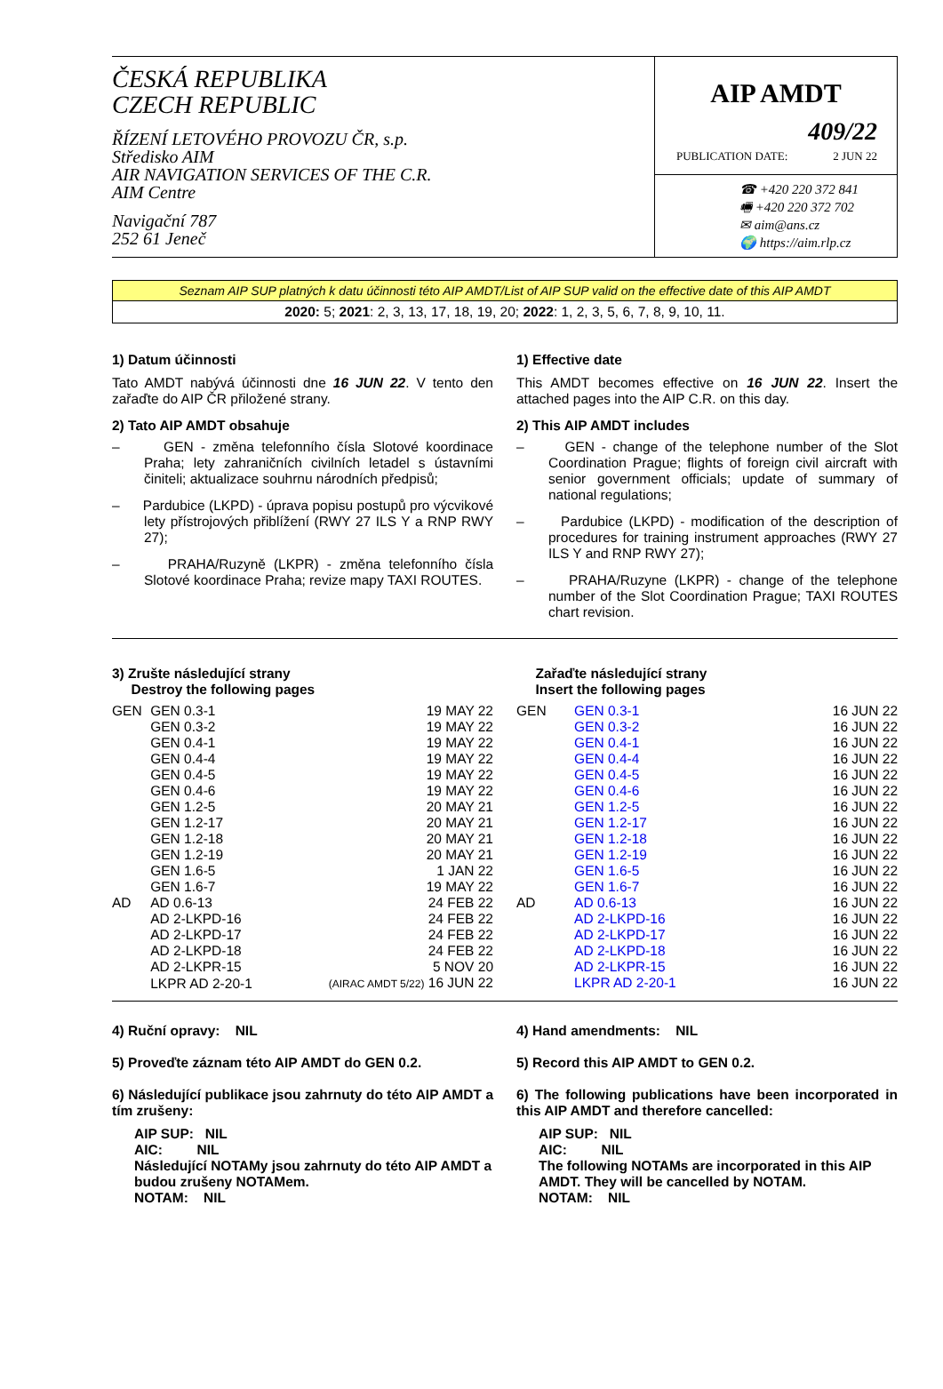ČESKÁ REPUBLIKA
CZECH REPUBLIC
ŘÍZENÍ LETOVÉHO PROVOZU ČR, s.p.
Středisko AIM
AIR NAVIGATION SERVICES OF THE C.R.
AIM Centre
Navigační 787
252 61 Jeneč
AIP AMDT
409/22
PUBLICATION DATE: 2 JUN 22
☎ +420 220 372 841
🖷 +420 220 372 702
✉ aim@ans.cz
🌍 https://aim.rlp.cz
Seznam AIP SUP platných k datu účinnosti této AIP AMDT/List of AIP SUP valid on the effective date of this AIP AMDT
2020: 5; 2021: 2, 3, 13, 17, 18, 19, 20; 2022: 1, 2, 3, 5, 6, 7, 8, 9, 10, 11.
1) Datum účinnosti
Tato AMDT nabývá účinnosti dne 16 JUN 22. V tento den zařaďte do AIP ČR přiložené strany.
2) Tato AIP AMDT obsahuje
– GEN - změna telefonního čísla Slotové koordinace Praha; lety zahraničních civilních letadel s ústavními činiteli; aktualizace souhrnu národních předpisů;
– Pardubice (LKPD) - úprava popisu postupů pro výcvikové lety přístrojových přiblížení (RWY 27 ILS Y a RNP RWY 27);
– PRAHA/Ruzyně (LKPR) - změna telefonního čísla Slotové koordinace Praha; revize mapy TAXI ROUTES.
1) Effective date
This AMDT becomes effective on 16 JUN 22. Insert the attached pages into the AIP C.R. on this day.
2) This AIP AMDT includes
– GEN - change of the telephone number of the Slot Coordination Prague; flights of foreign civil aircraft with senior government officials; update of summary of national regulations;
– Pardubice (LKPD) - modification of the description of procedures for training instrument approaches (RWY 27 ILS Y and RNP RWY 27);
– PRAHA/Ruzyne (LKPR) - change of the telephone number of the Slot Coordination Prague; TAXI ROUTES chart revision.
3) Zrušte následující strany
Destroy the following pages
| GEN | GEN 0.3-1 | 19 MAY 22 |
| | GEN 0.3-2 | 19 MAY 22 |
| | GEN 0.4-1 | 19 MAY 22 |
| | GEN 0.4-4 | 19 MAY 22 |
| | GEN 0.4-5 | 19 MAY 22 |
| | GEN 0.4-6 | 19 MAY 22 |
| | GEN 1.2-5 | 20 MAY 21 |
| | GEN 1.2-17 | 20 MAY 21 |
| | GEN 1.2-18 | 20 MAY 21 |
| | GEN 1.2-19 | 20 MAY 21 |
| | GEN 1.6-5 | 1 JAN 22 |
| | GEN 1.6-7 | 19 MAY 22 |
| AD | AD 0.6-13 | 24 FEB 22 |
| | AD 2-LKPD-16 | 24 FEB 22 |
| | AD 2-LKPD-17 | 24 FEB 22 |
| | AD 2-LKPD-18 | 24 FEB 22 |
| | AD 2-LKPR-15 | 5 NOV 20 |
| | LKPR AD 2-20-1 | (AIRAC AMDT 5/22) 16 JUN 22 |
Zařaďte následující strany
Insert the following pages
| GEN | GEN 0.3-1 | 16 JUN 22 |
| | GEN 0.3-2 | 16 JUN 22 |
| | GEN 0.4-1 | 16 JUN 22 |
| | GEN 0.4-4 | 16 JUN 22 |
| | GEN 0.4-5 | 16 JUN 22 |
| | GEN 0.4-6 | 16 JUN 22 |
| | GEN 1.2-5 | 16 JUN 22 |
| | GEN 1.2-17 | 16 JUN 22 |
| | GEN 1.2-18 | 16 JUN 22 |
| | GEN 1.2-19 | 16 JUN 22 |
| | GEN 1.6-5 | 16 JUN 22 |
| | GEN 1.6-7 | 16 JUN 22 |
| AD | AD 0.6-13 | 16 JUN 22 |
| | AD 2-LKPD-16 | 16 JUN 22 |
| | AD 2-LKPD-17 | 16 JUN 22 |
| | AD 2-LKPD-18 | 16 JUN 22 |
| | AD 2-LKPR-15 | 16 JUN 22 |
| | LKPR AD 2-20-1 | 16 JUN 22 |
4) Ruční opravy: NIL
5) Proveďte záznam této AIP AMDT do GEN 0.2.
6) Následující publikace jsou zahrnuty do této AIP AMDT a tím zrušeny:
AIP SUP: NIL
AIC: NIL
Následující NOTAMy jsou zahrnuty do této AIP AMDT a budou zrušeny NOTAMem.
NOTAM: NIL
4) Hand amendments: NIL
5) Record this AIP AMDT to GEN 0.2.
6) The following publications have been incorporated in this AIP AMDT and therefore cancelled:
AIP SUP: NIL
AIC: NIL
The following NOTAMs are incorporated in this AIP AMDT. They will be cancelled by NOTAM.
NOTAM: NIL